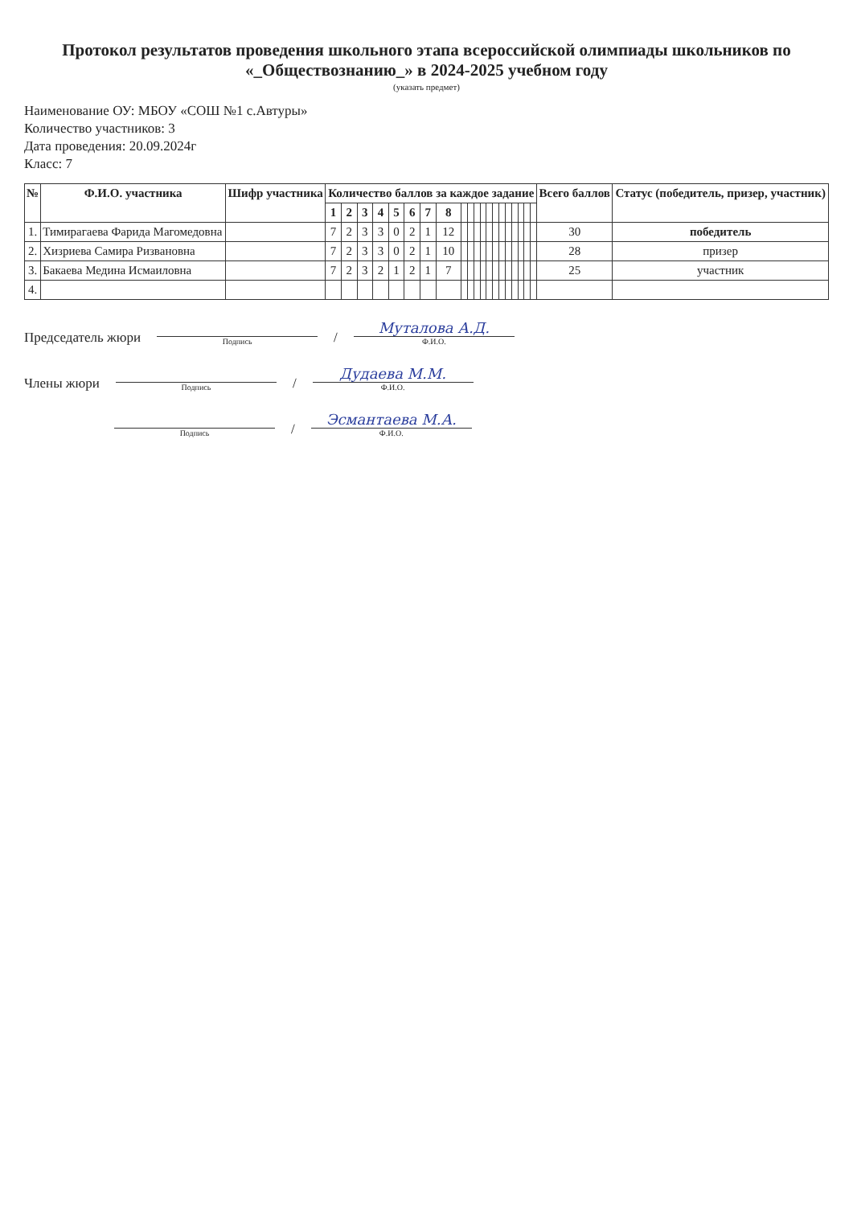Протокол результатов проведения школьного этапа всероссийской олимпиады школьников по «_Обществознанию_» в 2024-2025 учебном году
(указать предмет)
Наименование ОУ: МБОУ «СОШ №1 с.Автуры»
Количество участников: 3
Дата проведения: 20.09.2024г
Класс: 7
| № | Ф.И.О. участника | Шифр участника | Количество баллов за каждое задание | | | | | | | | | | | | | | | | | | | | Всего баллов | Статус (победитель, призер, участник) |
| --- | --- | --- | --- | --- | --- | --- | --- | --- | --- | --- | --- | --- | --- | --- | --- | --- | --- | --- | --- | --- | --- | --- | --- | --- |
| | | | 1 | 2 | 3 | 4 | 5 | 6 | 7 | 8 | | | | | | | | | | | | | | |
| 1. | Тимирагаева Фарида Магомедовна | | 7 | 2 | 3 | 3 | 0 | 2 | 1 | 12 | | | | | | | | | | | | | 30 | победитель |
| 2. | Хизриева Самира Ризвановна | | 7 | 2 | 3 | 3 | 0 | 2 | 1 | 10 | | | | | | | | | | | | | 28 | призер |
| 3. | Бакаева Медина Исмаиловна | | 7 | 2 | 3 | 2 | 1 | 2 | 1 | 7 | | | | | | | | | | | | | 25 | участник |
| 4. | | | | | | | | | | | | | | | | | | | | | | | | |
Председатель жюри
Подпись
/
Муталова А.Д.
Ф.И.О.
Члены жюри
Подпись
/
Дудаева М.М.
Ф.И.О.
Подпись
/
Эсмантаева М.А.
Ф.И.О.